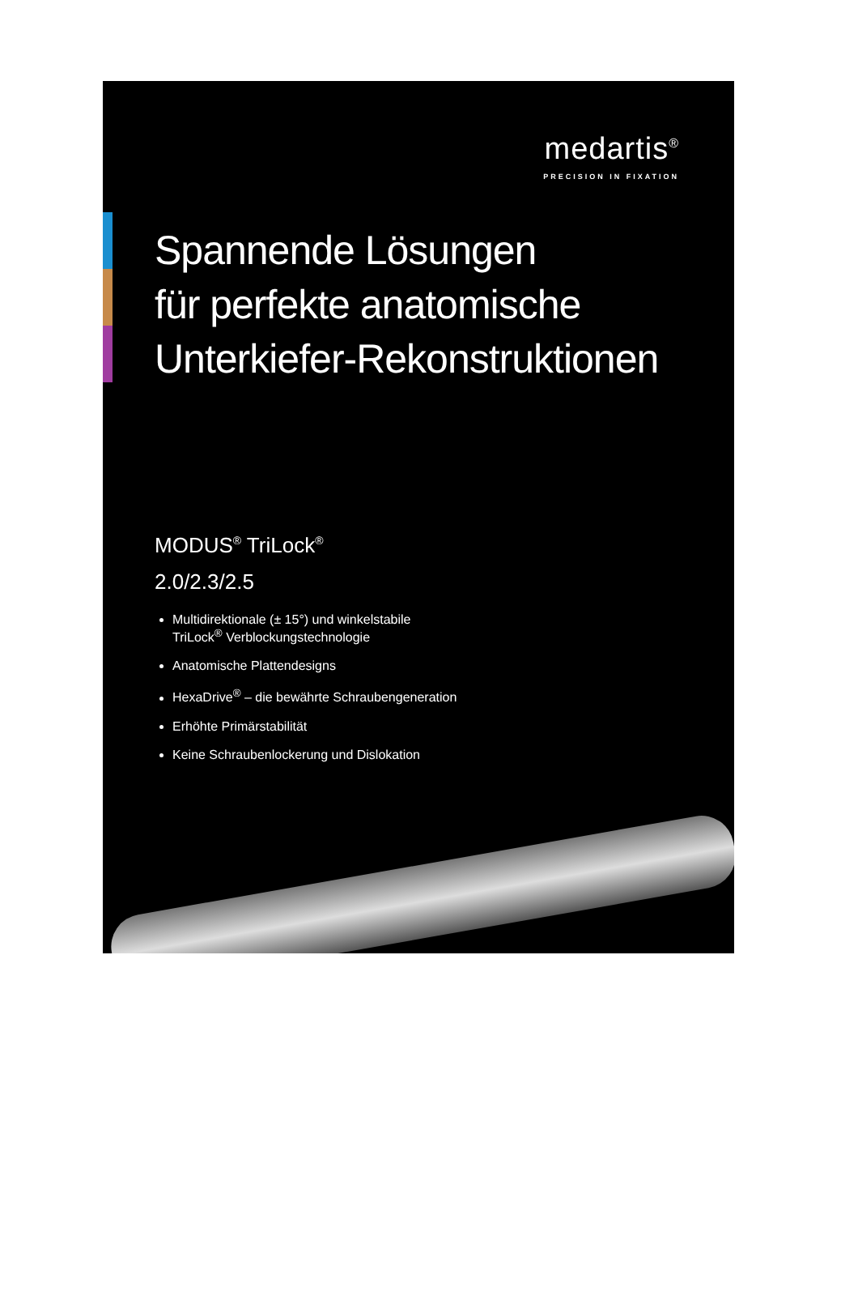medartis<sup>®</sup>
PRECISION IN FIXATION
Spannende Lösungen
für perfekte anatomische
Unterkiefer-Rekonstruktionen
MODUS<sup>®</sup> TriLock<sup>®</sup>
2.0/2.3/2.5
Multidirektionale (± 15°) und winkelstabile
TriLock<sup>®</sup> Verblockungstechnologie
Anatomische Plattendesigns
HexaDrive<sup>®</sup> – die bewährte Schraubengeneration
Erhöhte Primärstabilität
Keine Schraubenlockerung und Dislokation